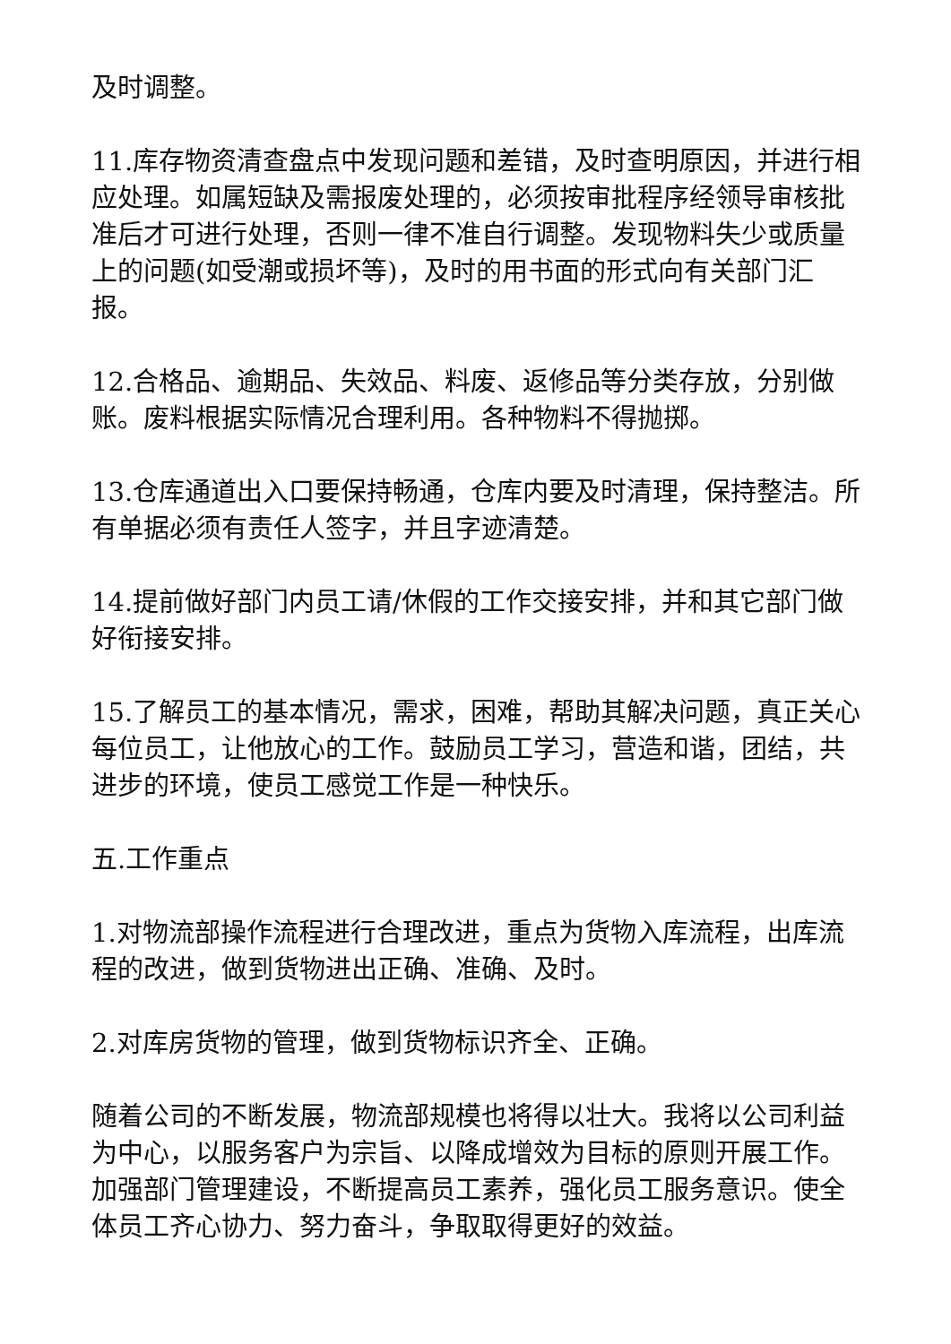及时调整。
11.库存物资清查盘点中发现问题和差错，及时查明原因，并进行相应处理。如属短缺及需报废处理的，必须按审批程序经领导审核批准后才可进行处理，否则一律不准自行调整。发现物料失少或质量上的问题(如受潮或损坏等)，及时的用书面的形式向有关部门汇报。
12.合格品、逾期品、失效品、料废、返修品等分类存放，分别做账。废料根据实际情况合理利用。各种物料不得抛掷。
13.仓库通道出入口要保持畅通，仓库内要及时清理，保持整洁。所有单据必须有责任人签字，并且字迹清楚。
14.提前做好部门内员工请/休假的工作交接安排，并和其它部门做好衔接安排。
15.了解员工的基本情况，需求，困难，帮助其解决问题，真正关心每位员工，让他放心的工作。鼓励员工学习，营造和谐，团结，共进步的环境，使员工感觉工作是一种快乐。
五.工作重点
1.对物流部操作流程进行合理改进，重点为货物入库流程，出库流程的改进，做到货物进出正确、准确、及时。
2.对库房货物的管理，做到货物标识齐全、正确。
随着公司的不断发展，物流部规模也将得以壮大。我将以公司利益为中心，以服务客户为宗旨、以降成增效为目标的原则开展工作。加强部门管理建设，不断提高员工素养，强化员工服务意识。使全体员工齐心协力、努力奋斗，争取取得更好的效益。